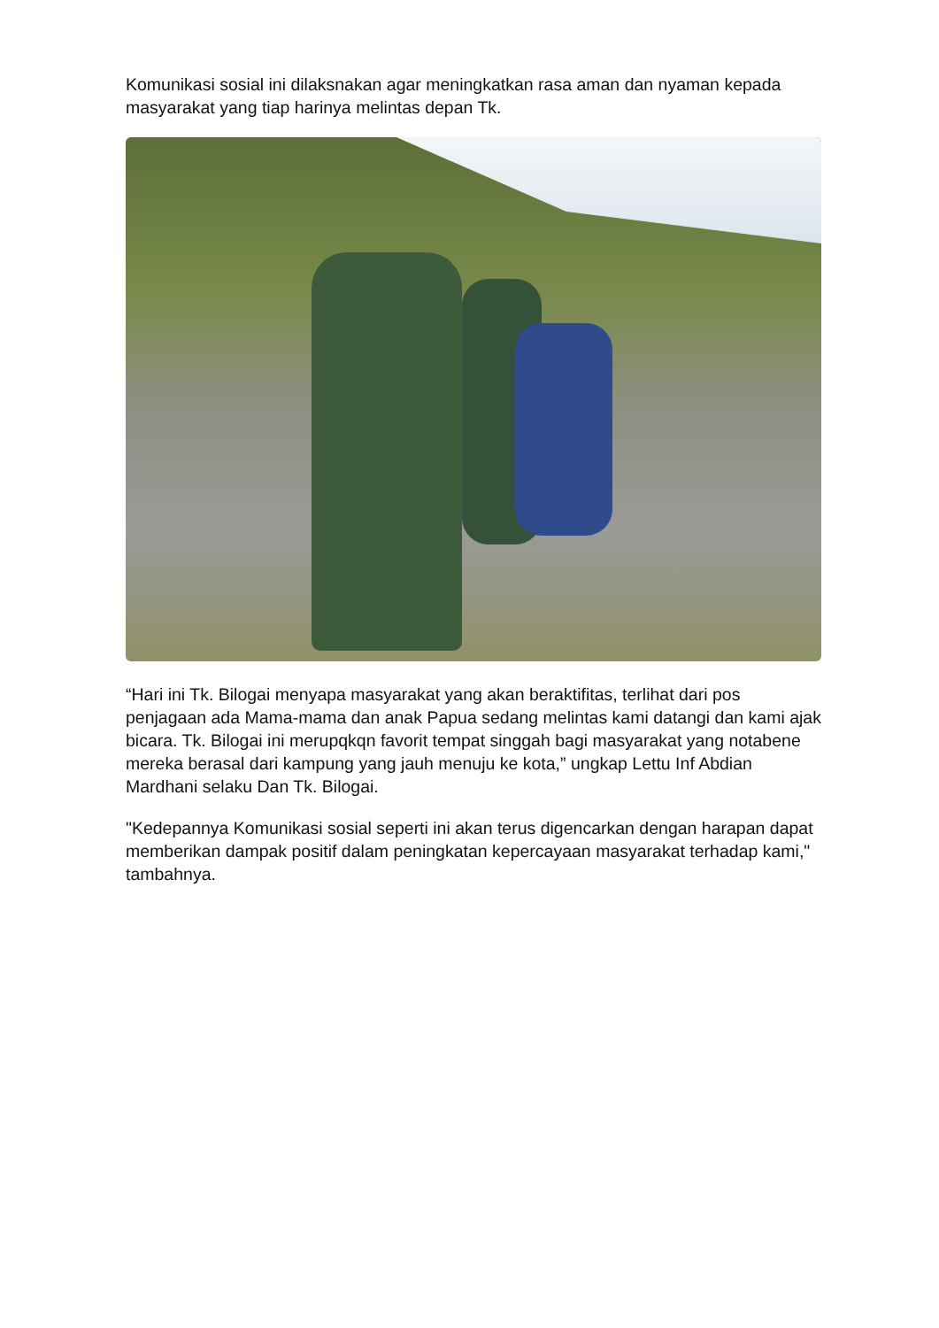Komunikasi sosial ini dilaksnakan agar meningkatkan rasa aman dan nyaman kepada masyarakat yang tiap harinya melintas depan Tk.
“Hari ini Tk. Bilogai menyapa masyarakat yang akan beraktifitas, terlihat dari pos penjagaan ada Mama-mama dan anak Papua sedang melintas kami datangi dan kami ajak bicara. Tk. Bilogai ini merupqkqn favorit tempat singgah bagi masyarakat yang notabene mereka berasal dari kampung yang jauh menuju ke kota,” ungkap Lettu Inf Abdian Mardhani selaku Dan Tk. Bilogai.
"Kedepannya Komunikasi sosial seperti ini akan terus digencarkan dengan harapan dapat memberikan dampak positif dalam peningkatan kepercayaan masyarakat terhadap kami," tambahnya.